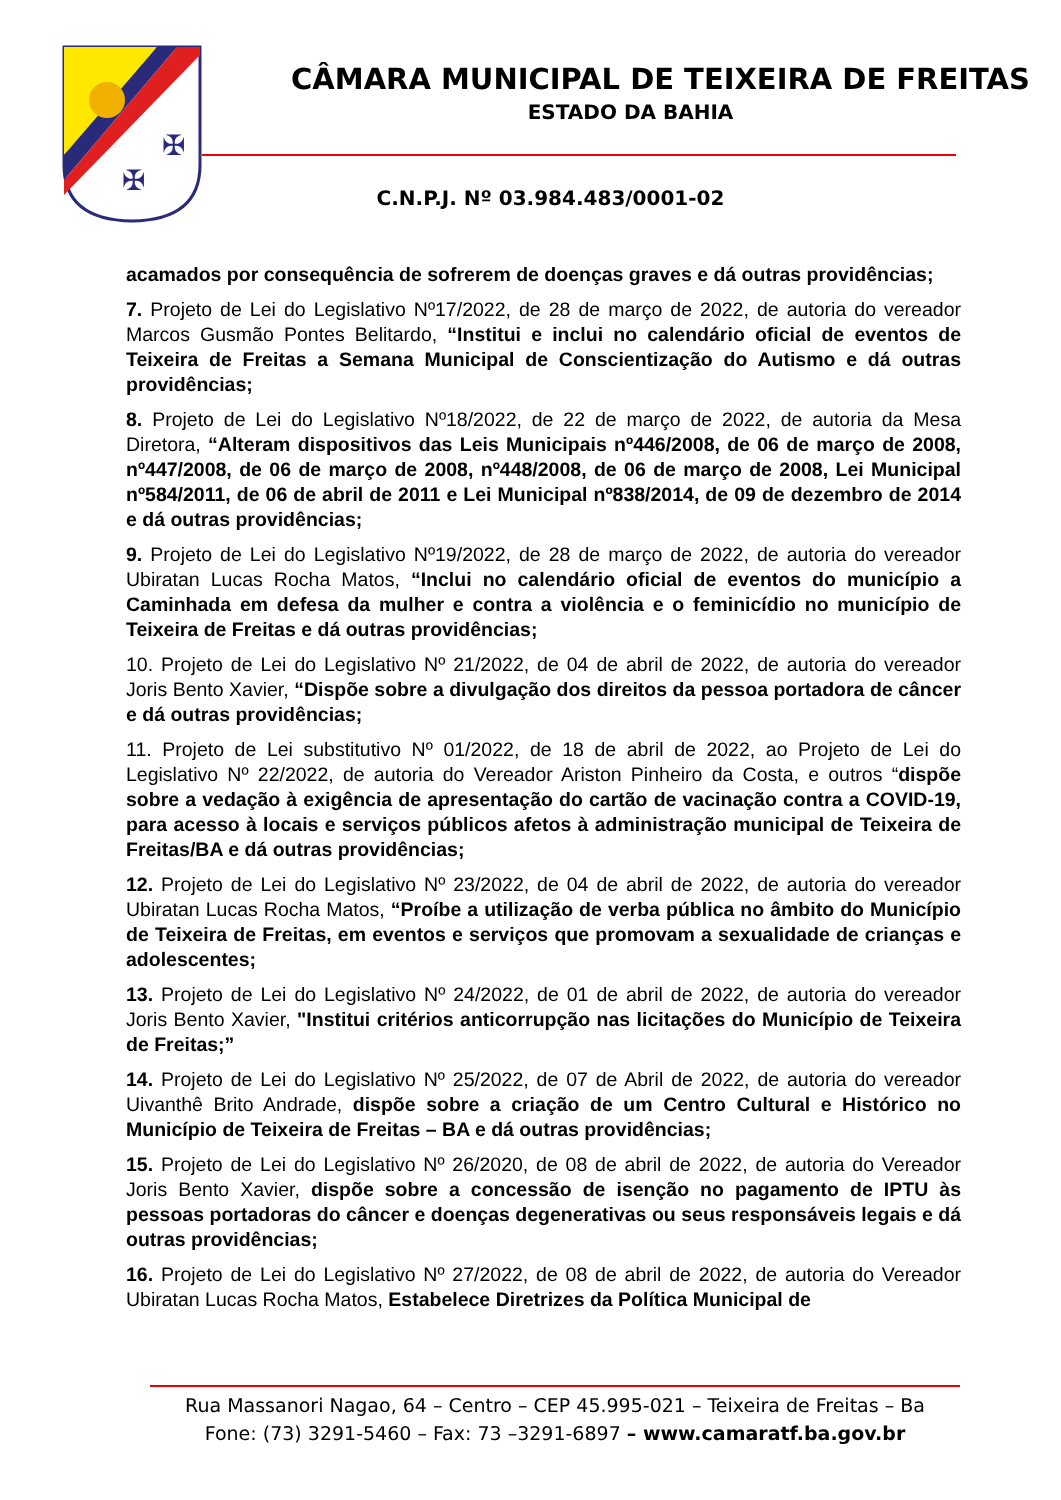✠
✠
CÂMARA MUNICIPAL DE TEIXEIRA DE FREITAS
ESTADO DA BAHIA
C.N.P.J. Nº 03.984.483/0001-02
acamados por consequência de sofrerem de doenças graves e dá outras providências;
7. Projeto de Lei do Legislativo Nº17/2022, de 28 de março de 2022, de autoria do vereador Marcos Gusmão Pontes Belitardo, “Institui e inclui no calendário oficial de eventos de Teixeira de Freitas a Semana Municipal de Conscientização do Autismo e dá outras providências;
8. Projeto de Lei do Legislativo Nº18/2022, de 22 de março de 2022, de autoria da Mesa Diretora, “Alteram dispositivos das Leis Municipais nº446/2008, de 06 de março de 2008, nº447/2008, de 06 de março de 2008, nº448/2008, de 06 de março de 2008, Lei Municipal nº584/2011, de 06 de abril de 2011 e Lei Municipal nº838/2014, de 09 de dezembro de 2014 e dá outras providências;
9. Projeto de Lei do Legislativo Nº19/2022, de 28 de março de 2022, de autoria do vereador Ubiratan Lucas Rocha Matos, “Inclui no calendário oficial de eventos do município a Caminhada em defesa da mulher e contra a violência e o feminicídio no município de Teixeira de Freitas e dá outras providências;
10. Projeto de Lei do Legislativo Nº 21/2022, de 04 de abril de 2022, de autoria do vereador Joris Bento Xavier, “Dispõe sobre a divulgação dos direitos da pessoa portadora de câncer e dá outras providências;
11. Projeto de Lei substitutivo Nº 01/2022, de 18 de abril de 2022, ao Projeto de Lei do Legislativo Nº 22/2022, de autoria do Vereador Ariston Pinheiro da Costa, e outros “dispõe sobre a vedação à exigência de apresentação do cartão de vacinação contra a COVID-19, para acesso à locais e serviços públicos afetos à administração municipal de Teixeira de Freitas/BA e dá outras providências;
12. Projeto de Lei do Legislativo Nº 23/2022, de 04 de abril de 2022, de autoria do vereador Ubiratan Lucas Rocha Matos, “Proíbe a utilização de verba pública no âmbito do Município de Teixeira de Freitas, em eventos e serviços que promovam a sexualidade de crianças e adolescentes;
13. Projeto de Lei do Legislativo Nº 24/2022, de 01 de abril de 2022, de autoria do vereador Joris Bento Xavier, "Institui critérios anticorrupção nas licitações do Município de Teixeira de Freitas;”
14. Projeto de Lei do Legislativo Nº 25/2022, de 07 de Abril de 2022, de autoria do vereador Uivanthê Brito Andrade, dispõe sobre a criação de um Centro Cultural e Histórico no Município de Teixeira de Freitas – BA e dá outras providências;
15. Projeto de Lei do Legislativo Nº 26/2020, de 08 de abril de 2022, de autoria do Vereador Joris Bento Xavier, dispõe sobre a concessão de isenção no pagamento de IPTU às pessoas portadoras do câncer e doenças degenerativas ou seus responsáveis legais e dá outras providências;
16. Projeto de Lei do Legislativo Nº 27/2022, de 08 de abril de 2022, de autoria do Vereador Ubiratan Lucas Rocha Matos, Estabelece Diretrizes da Política Municipal de
Rua Massanori Nagao, 64 – Centro – CEP 45.995-021 – Teixeira de Freitas – Ba
Fone: (73) 3291-5460 – Fax: 73 –3291-6897 – www.camaratf.ba.gov.br